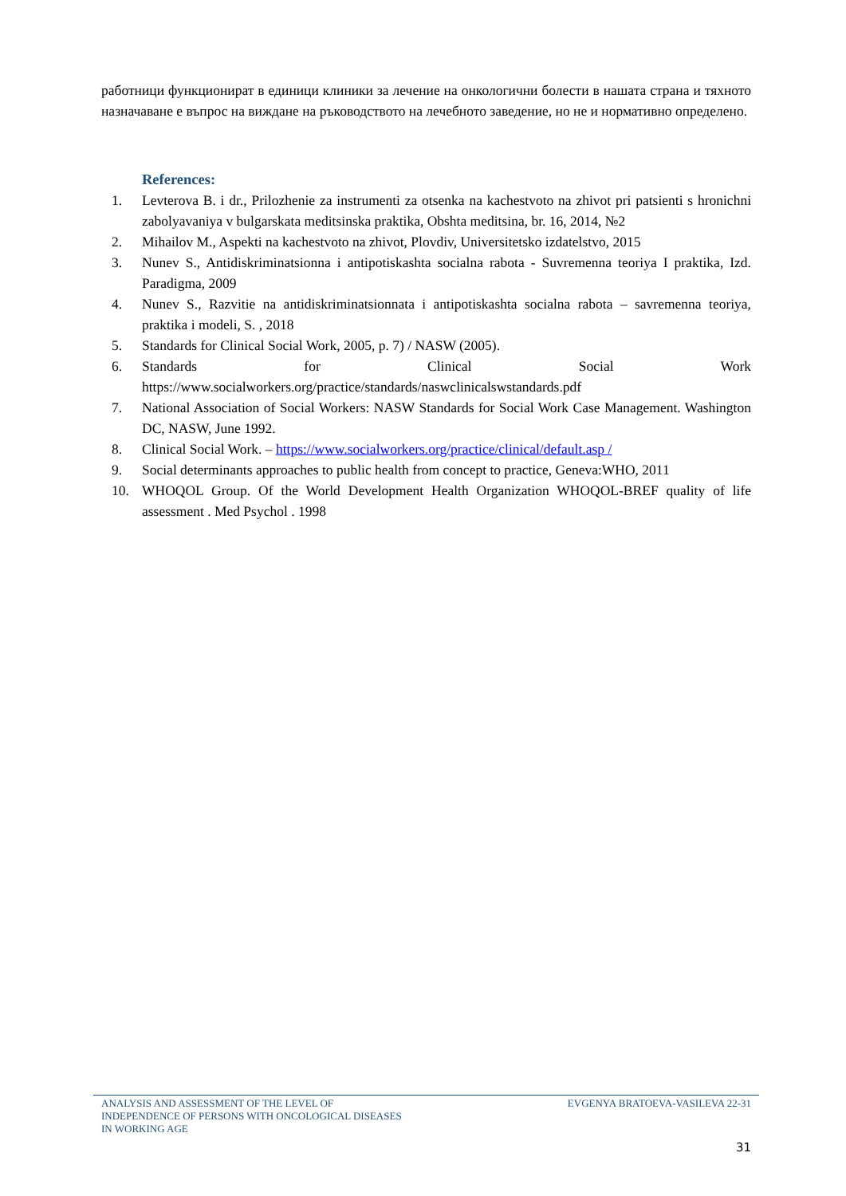работници функционират в единици клиники за лечение на онкологични болести в нашата страна и тяхното назначаване е въпрос на виждане на ръководството на лечебното заведение, но не и нормативно определено.
References:
1. Levterova B. i dr., Prilozhenie za instrumenti za otsenka na kachestvoto na zhivot pri patsienti s hronichni zabolyavaniya v bulgarskata meditsinska praktika, Obshta meditsina, br. 16, 2014, №2
2. Mihailov M., Aspekti na kachestvoto na zhivot, Plovdiv, Universitetsko izdatelstvo, 2015
3. Nunev S., Antidiskriminatsionna i antipotiskashta socialna rabota - Suvremenna teoriya I praktika, Izd. Paradigma, 2009
4. Nunev S., Razvitie na antidiskriminatsionnata i antipotiskashta socialna rabota – savremenna teoriya, praktika i modeli, S. , 2018
5. Standards for Clinical Social Work, 2005, p. 7) / NASW (2005).
6. Standards for Clinical Social Work https://www.socialworkers.org/practice/standards/naswclinicalswstandards.pdf
7. National Association of Social Workers: NASW Standards for Social Work Case Management. Washington DC, NASW, June 1992.
8. Clinical Social Work. – https://www.socialworkers.org/practice/clinical/default.asp /
9. Social determinants approaches to public health from concept to practice, Geneva:WHO, 2011
10. WHOQOL Group. Of the World Development Health Organization WHOQOL-BREF quality of life assessment . Med Psychol . 1998
ANALYSIS AND ASSESSMENT OF THE LEVEL OF
INDEPENDENCE OF PERSONS WITH ONCOLOGICAL DISEASES
IN WORKING AGE
EVGENYA BRATOEVA-VASILEVA 22-31
31